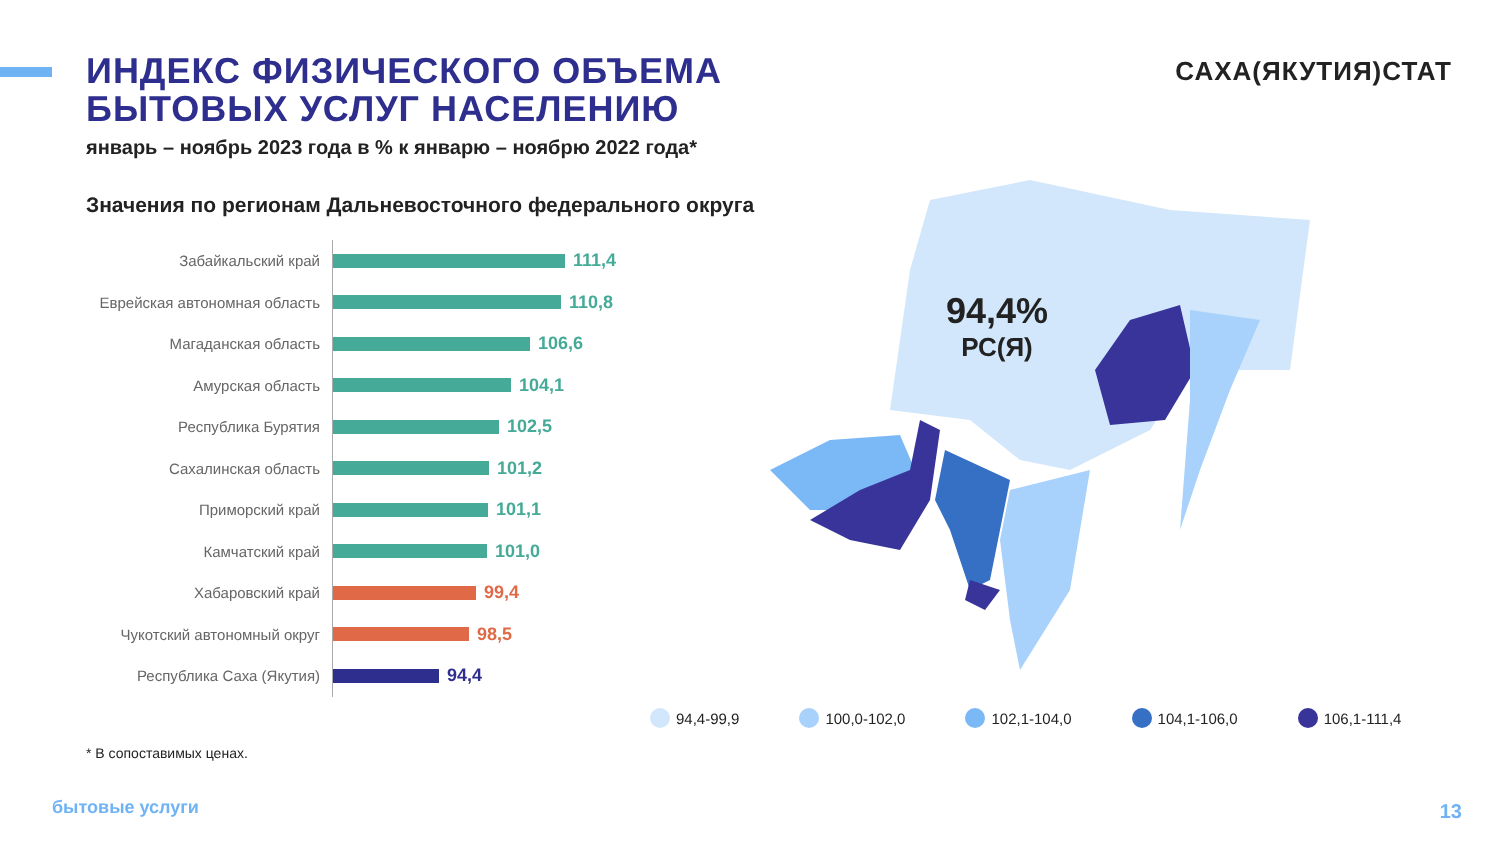ИНДЕКС ФИЗИЧЕСКОГО ОБЪЕМА
БЫТОВЫХ УСЛУГ НАСЕЛЕНИЮ
январь – ноябрь 2023 года в % к январю – ноябрю 2022 года*
САХА(ЯКУТИЯ)СТАТ
Значения по регионам Дальневосточного федерального округа
Забайкальский край
111,4
Еврейская автономная область
110,8
Магаданская область
106,6
Амурская область
104,1
Республика Бурятия
102,5
Сахалинская область
101,2
Приморский край
101,1
Камчатский край
101,0
Хабаровский край
99,4
Чукотский автономный округ
98,5
Республика Саха (Якутия)
94,4
94,4%
РС(Я)
94,4-99,9 100,0-102,0 102,1-104,0 104,1-106,0 106,1-111,4
* В сопоставимых ценах.
бытовые услуги 13